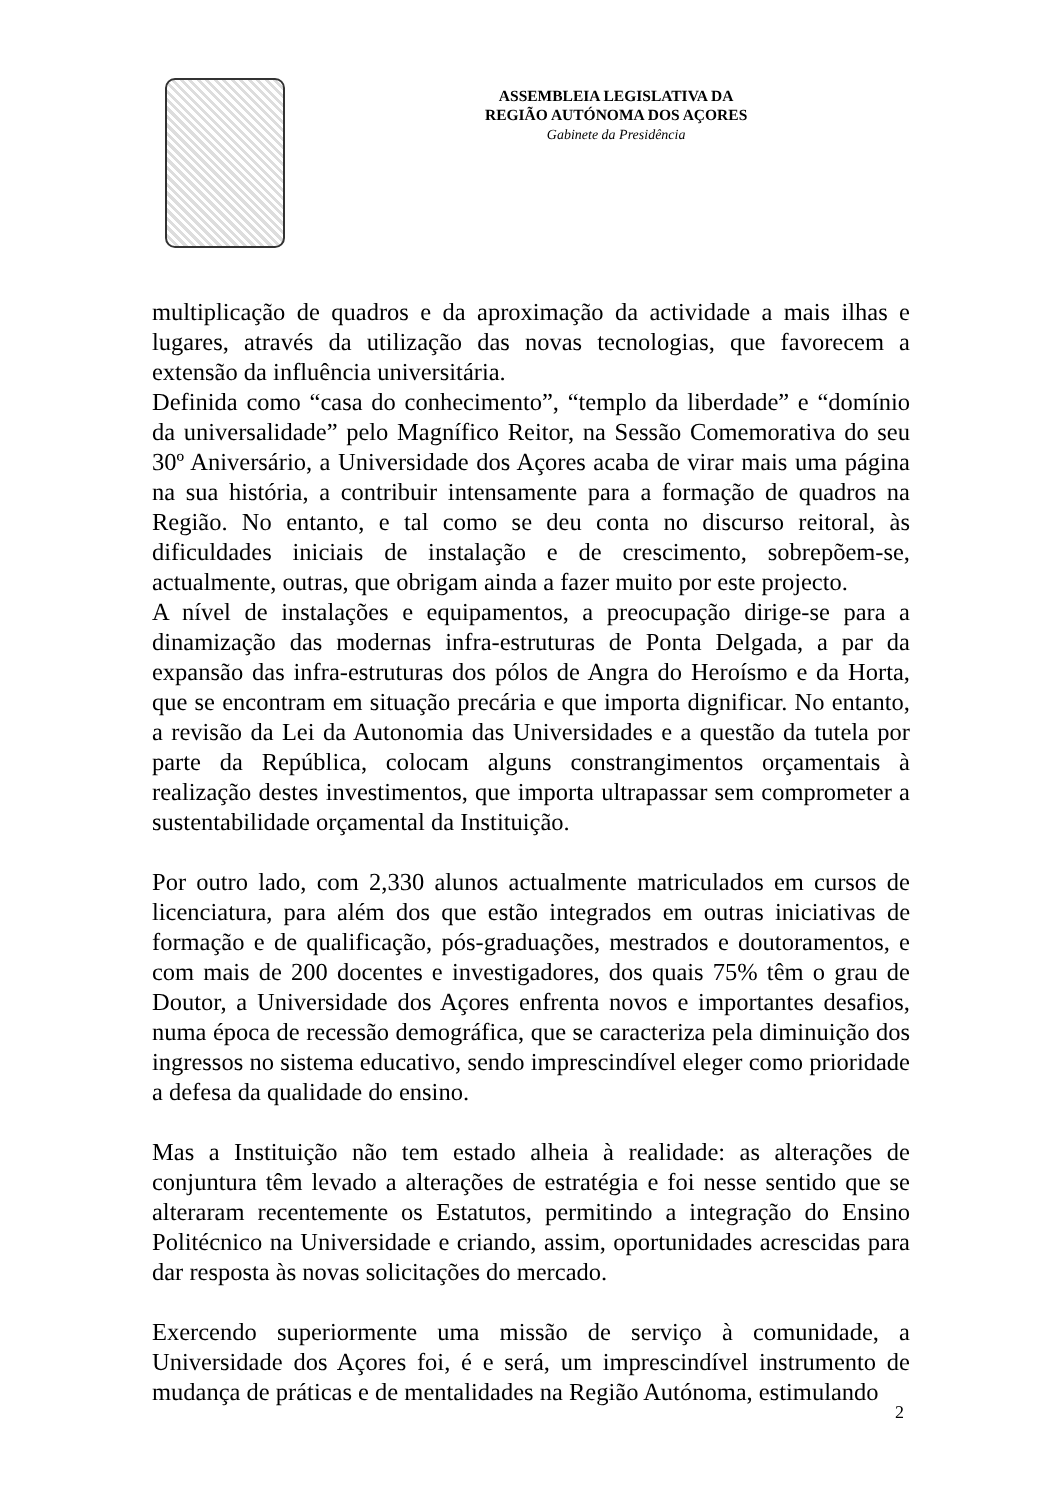ASSEMBLEIA LEGISLATIVA DA
REGIÃO AUTÓNOMA DOS AÇORES
Gabinete da Presidência
multiplicação de quadros e da aproximação da actividade a mais ilhas e lugares, através da utilização das novas tecnologias, que favorecem a extensão da influência universitária.
Definida como “casa do conhecimento”, “templo da liberdade” e “domínio da universalidade” pelo Magnífico Reitor, na Sessão Comemorativa do seu 30º Aniversário, a Universidade dos Açores acaba de virar mais uma página na sua história, a contribuir intensamente para a formação de quadros na Região. No entanto, e tal como se deu conta no discurso reitoral, às dificuldades iniciais de instalação e de crescimento, sobrepõem-se, actualmente, outras, que obrigam ainda a fazer muito por este projecto.
A nível de instalações e equipamentos, a preocupação dirige-se para a dinamização das modernas infra-estruturas de Ponta Delgada, a par da expansão das infra-estruturas dos pólos de Angra do Heroísmo e da Horta, que se encontram em situação precária e que importa dignificar. No entanto, a revisão da Lei da Autonomia das Universidades e a questão da tutela por parte da República, colocam alguns constrangimentos orçamentais à realização destes investimentos, que importa ultrapassar sem comprometer a sustentabilidade orçamental da Instituição.
Por outro lado, com 2,330 alunos actualmente matriculados em cursos de licenciatura, para além dos que estão integrados em outras iniciativas de formação e de qualificação, pós-graduações, mestrados e doutoramentos, e com mais de 200 docentes e investigadores, dos quais 75% têm o grau de Doutor, a Universidade dos Açores enfrenta novos e importantes desafios, numa época de recessão demográfica, que se caracteriza pela diminuição dos ingressos no sistema educativo, sendo imprescindível eleger como prioridade a defesa da qualidade do ensino.
Mas a Instituição não tem estado alheia à realidade: as alterações de conjuntura têm levado a alterações de estratégia e foi nesse sentido que se alteraram recentemente os Estatutos, permitindo a integração do Ensino Politécnico na Universidade e criando, assim, oportunidades acrescidas para dar resposta às novas solicitações do mercado.
Exercendo superiormente uma missão de serviço à comunidade, a Universidade dos Açores foi, é e será, um imprescindível instrumento de mudança de práticas e de mentalidades na Região Autónoma, estimulando
2